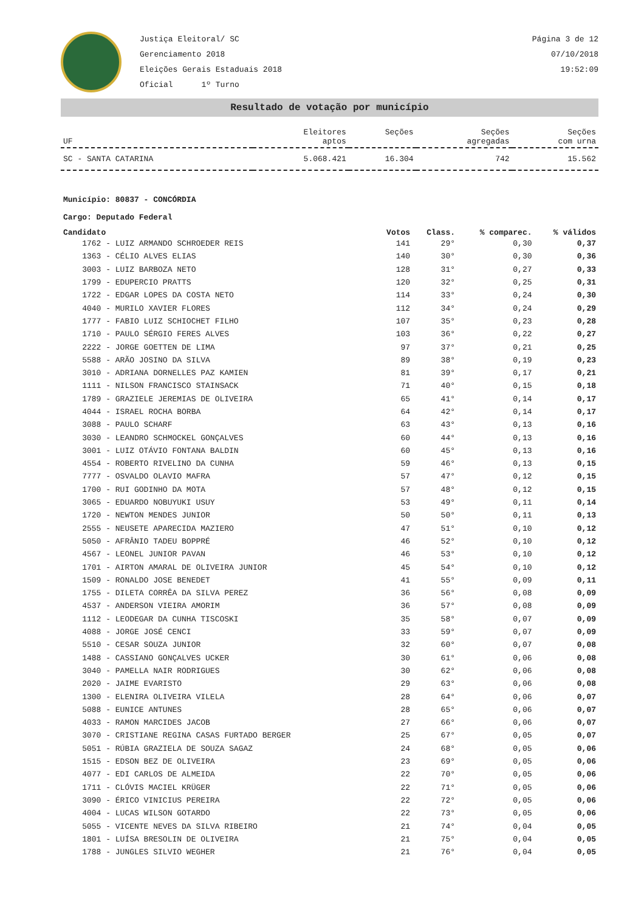Justiça Eleitoral/ SC
Gerenciamento 2018
Eleições Gerais Estaduais 2018
Oficial 1º Turno
Página 3 de 12
07/10/2018
19:52:09
Resultado de votação por município
| UF | Eleitores aptos | Seções | Seções agregadas | Seções com urna |
| --- | --- | --- | --- | --- |
| SC - SANTA CATARINA | 5.068.421 | 16.304 | 742 | 15.562 |
Município: 80837 - CONCÓRDIA
Cargo: Deputado Federal
| Candidato | Votos | Class. | % comparec. | % válidos |
| --- | --- | --- | --- | --- |
| 1762 - LUIZ ARMANDO SCHROEDER REIS | 141 | 29° | 0,30 | 0,37 |
| 1363 - CÉLIO ALVES ELIAS | 140 | 30° | 0,30 | 0,36 |
| 3003 - LUIZ BARBOZA NETO | 128 | 31° | 0,27 | 0,33 |
| 1799 - EDUPERCIO PRATTS | 120 | 32° | 0,25 | 0,31 |
| 1722 - EDGAR LOPES DA COSTA NETO | 114 | 33° | 0,24 | 0,30 |
| 4040 - MURILO XAVIER FLORES | 112 | 34° | 0,24 | 0,29 |
| 1777 - FABIO LUIZ SCHIOCHET FILHO | 107 | 35° | 0,23 | 0,28 |
| 1710 - PAULO SÉRGIO FERES ALVES | 103 | 36° | 0,22 | 0,27 |
| 2222 - JORGE GOETTEN DE LIMA | 97 | 37° | 0,21 | 0,25 |
| 5588 - ARÃO JOSINO DA SILVA | 89 | 38° | 0,19 | 0,23 |
| 3010 - ADRIANA DORNELLES PAZ KAMIEN | 81 | 39° | 0,17 | 0,21 |
| 1111 - NILSON FRANCISCO STAINSACK | 71 | 40° | 0,15 | 0,18 |
| 1789 - GRAZIELE JEREMIAS DE OLIVEIRA | 65 | 41° | 0,14 | 0,17 |
| 4044 - ISRAEL ROCHA BORBA | 64 | 42° | 0,14 | 0,17 |
| 3088 - PAULO SCHARF | 63 | 43° | 0,13 | 0,16 |
| 3030 - LEANDRO SCHMOCKEL GONÇALVES | 60 | 44° | 0,13 | 0,16 |
| 3001 - LUIZ OTÁVIO FONTANA BALDIN | 60 | 45° | 0,13 | 0,16 |
| 4554 - ROBERTO RIVELINO DA CUNHA | 59 | 46° | 0,13 | 0,15 |
| 7777 - OSVALDO OLAVIO MAFRA | 57 | 47° | 0,12 | 0,15 |
| 1700 - RUI GODINHO DA MOTA | 57 | 48° | 0,12 | 0,15 |
| 3065 - EDUARDO NOBUYUKI USUY | 53 | 49° | 0,11 | 0,14 |
| 1720 - NEWTON MENDES JUNIOR | 50 | 50° | 0,11 | 0,13 |
| 2555 - NEUSETE APARECIDA MAZIERO | 47 | 51° | 0,10 | 0,12 |
| 5050 - AFRÂNIO TADEU BOPPRÉ | 46 | 52° | 0,10 | 0,12 |
| 4567 - LEONEL JUNIOR PAVAN | 46 | 53° | 0,10 | 0,12 |
| 1701 - AIRTON AMARAL DE OLIVEIRA JUNIOR | 45 | 54° | 0,10 | 0,12 |
| 1509 - RONALDO JOSE BENEDET | 41 | 55° | 0,09 | 0,11 |
| 1755 - DILETA CORRÊA DA SILVA PEREZ | 36 | 56° | 0,08 | 0,09 |
| 4537 - ANDERSON VIEIRA AMORIM | 36 | 57° | 0,08 | 0,09 |
| 1112 - LEODEGAR DA CUNHA TISCOSKI | 35 | 58° | 0,07 | 0,09 |
| 4088 - JORGE JOSÉ CENCI | 33 | 59° | 0,07 | 0,09 |
| 5510 - CESAR SOUZA JUNIOR | 32 | 60° | 0,07 | 0,08 |
| 1488 - CASSIANO GONÇALVES UCKER | 30 | 61° | 0,06 | 0,08 |
| 3040 - PAMELLA NAIR RODRIGUES | 30 | 62° | 0,06 | 0,08 |
| 2020 - JAIME EVARISTO | 29 | 63° | 0,06 | 0,08 |
| 1300 - ELENIRA OLIVEIRA VILELA | 28 | 64° | 0,06 | 0,07 |
| 5088 - EUNICE ANTUNES | 28 | 65° | 0,06 | 0,07 |
| 4033 - RAMON MARCIDES JACOB | 27 | 66° | 0,06 | 0,07 |
| 3070 - CRISTIANE REGINA CASAS FURTADO BERGER | 25 | 67° | 0,05 | 0,07 |
| 5051 - RÚBIA GRAZIELA DE SOUZA SAGAZ | 24 | 68° | 0,05 | 0,06 |
| 1515 - EDSON BEZ DE OLIVEIRA | 23 | 69° | 0,05 | 0,06 |
| 4077 - EDI CARLOS DE ALMEIDA | 22 | 70° | 0,05 | 0,06 |
| 1711 - CLÓVIS MACIEL KRÜGER | 22 | 71° | 0,05 | 0,06 |
| 3090 - ÉRICO VINICIUS PEREIRA | 22 | 72° | 0,05 | 0,06 |
| 4004 - LUCAS WILSON GOTARDO | 22 | 73° | 0,05 | 0,06 |
| 5055 - VICENTE NEVES DA SILVA RIBEIRO | 21 | 74° | 0,04 | 0,05 |
| 1801 - LUÍSA BRESOLIN DE OLIVEIRA | 21 | 75° | 0,04 | 0,05 |
| 1788 - JUNGLES SILVIO WEGHER | 21 | 76° | 0,04 | 0,05 |